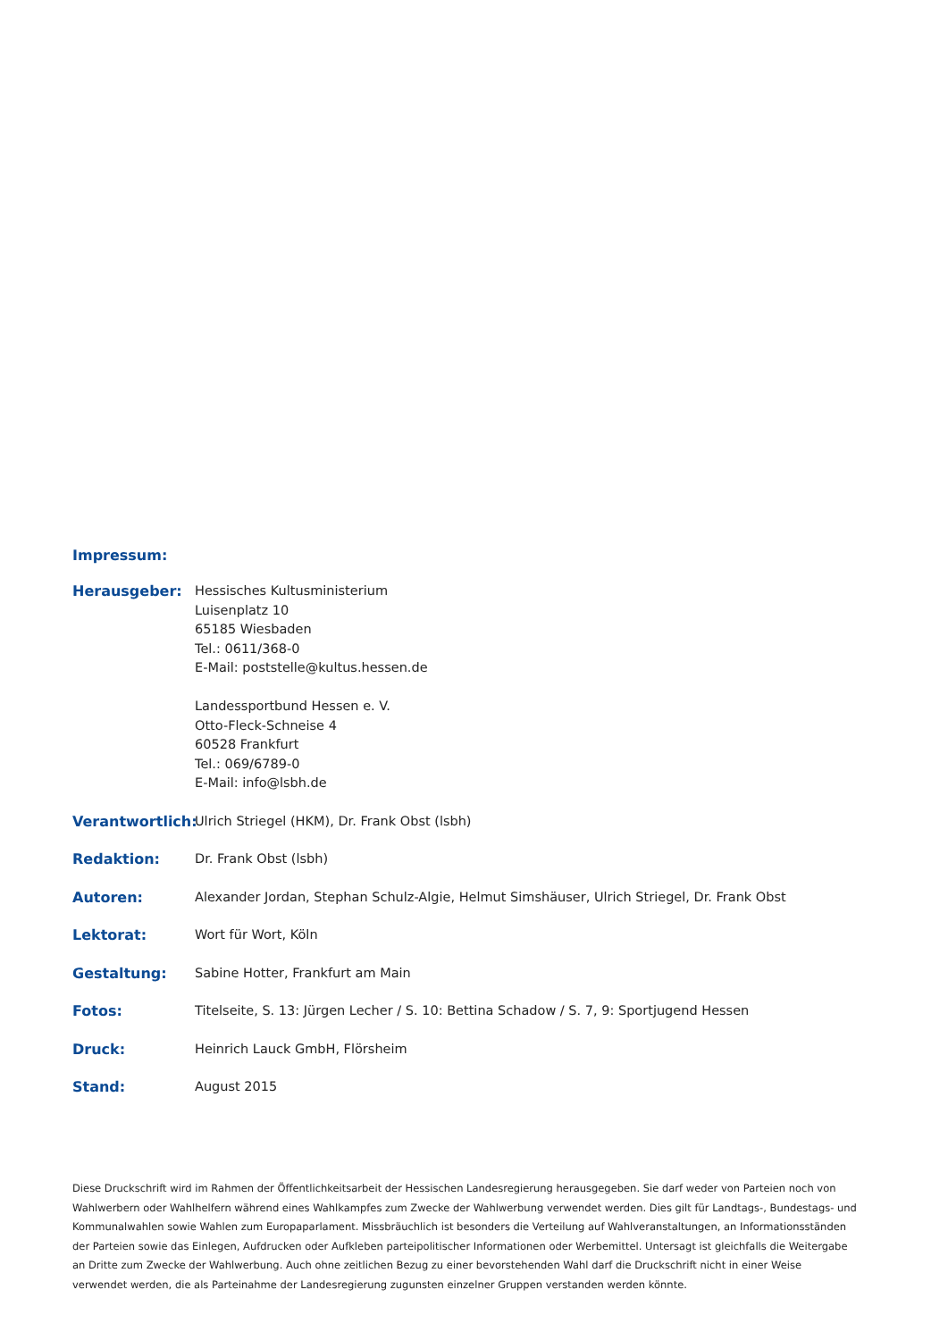Impressum:
Herausgeber: Hessisches Kultusministerium
Luisenplatz 10
65185 Wiesbaden
Tel.: 0611/368-0
E-Mail: poststelle@kultus.hessen.de
Landessportbund Hessen e. V.
Otto-Fleck-Schneise 4
60528 Frankfurt
Tel.: 069/6789-0
E-Mail: info@lsbh.de
Verantwortlich:
Ulrich Striegel (HKM), Dr. Frank Obst (lsbh)
Redaktion: Dr. Frank Obst (lsbh)
Autoren: Alexander Jordan, Stephan Schulz-Algie, Helmut Simshäuser, Ulrich Striegel, Dr. Frank Obst
Lektorat: Wort für Wort, Köln
Gestaltung: Sabine Hotter, Frankfurt am Main
Fotos: Titelseite, S. 13: Jürgen Lecher / S. 10: Bettina Schadow / S. 7, 9: Sportjugend Hessen
Druck: Heinrich Lauck GmbH, Flörsheim
Stand: August 2015
Diese Druckschrift wird im Rahmen der Öffentlichkeitsarbeit der Hessischen Landesregierung herausgegeben. Sie darf weder von Parteien noch von Wahlwerbern oder Wahlhelfern während eines Wahlkampfes zum Zwecke der Wahlwerbung verwendet werden. Dies gilt für Landtags-, Bundestags- und Kommunalwahlen sowie Wahlen zum Europaparlament. Missbräuchlich ist besonders die Verteilung auf Wahlveranstaltungen, an Informationsständen der Parteien sowie das Einlegen, Aufdrucken oder Aufkleben parteipolitischer Informationen oder Werbemittel. Untersagt ist gleichfalls die Weitergabe an Dritte zum Zwecke der Wahlwerbung. Auch ohne zeitlichen Bezug zu einer bevorstehenden Wahl darf die Druckschrift nicht in einer Weise verwendet werden, die als Parteinahme der Landesregierung zugunsten einzelner Gruppen verstanden werden könnte.